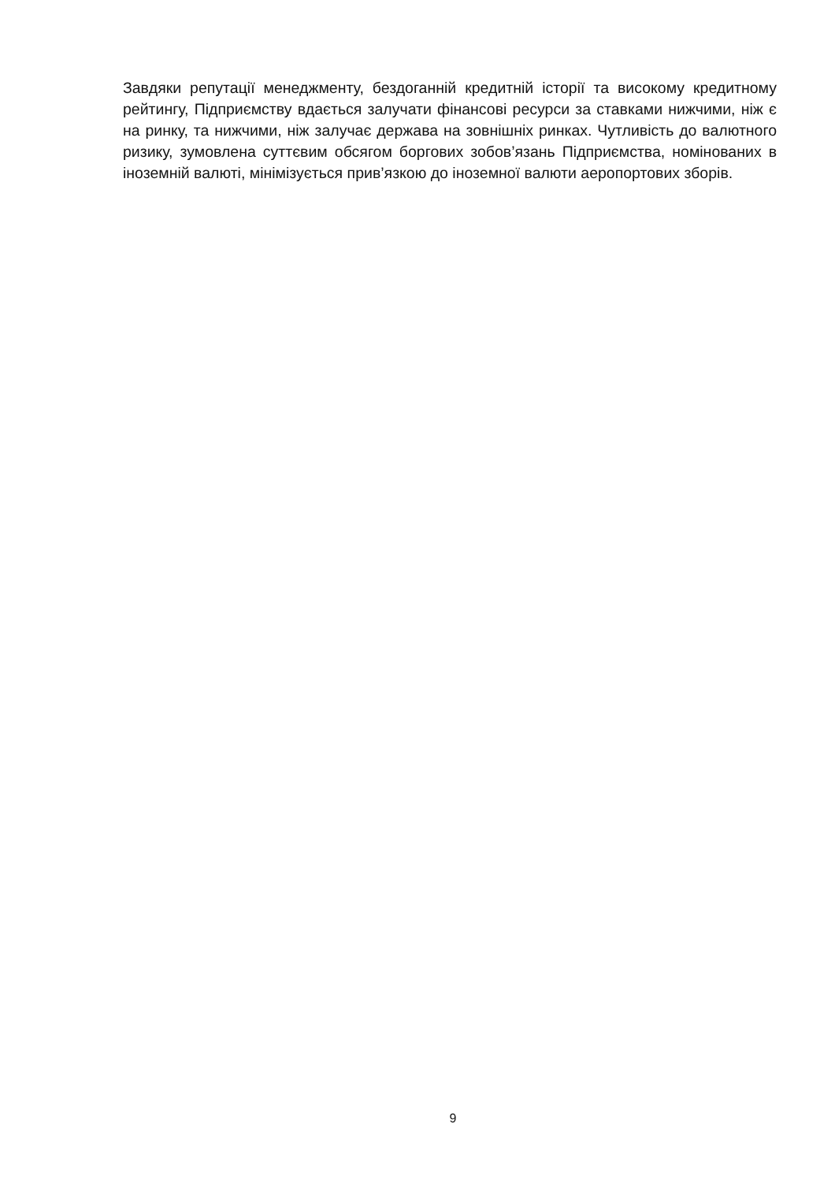Завдяки репутації менеджменту, бездоганній кредитній історії та високому кредитному рейтингу, Підприємству вдається залучати фінансові ресурси за ставками нижчими, ніж є на ринку, та нижчими, ніж залучає держава на зовнішніх ринках. Чутливість до валютного ризику, зумовлена суттєвим обсягом боргових зобов’язань Підприємства, номінованих в іноземній валюті, мінімізується прив’язкою до іноземної валюти аеропортових зборів.
9